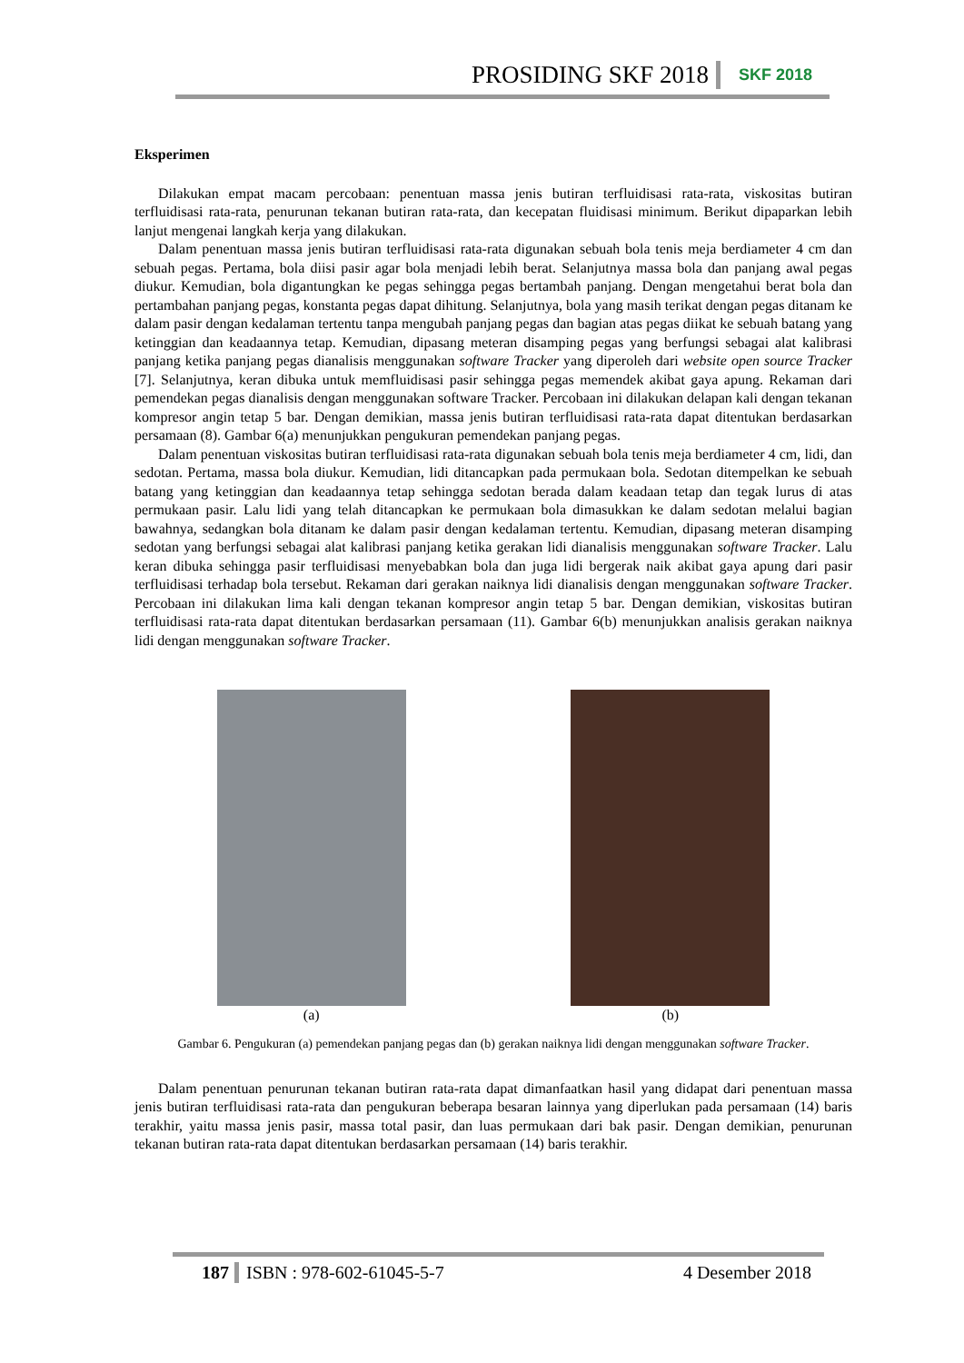PROSIDING SKF 2018 SKF 2018
Eksperimen
Dilakukan empat macam percobaan: penentuan massa jenis butiran terfluidisasi rata-rata, viskositas butiran terfluidisasi rata-rata, penurunan tekanan butiran rata-rata, dan kecepatan fluidisasi minimum. Berikut dipaparkan lebih lanjut mengenai langkah kerja yang dilakukan.
Dalam penentuan massa jenis butiran terfluidisasi rata-rata digunakan sebuah bola tenis meja berdiameter 4 cm dan sebuah pegas. Pertama, bola diisi pasir agar bola menjadi lebih berat. Selanjutnya massa bola dan panjang awal pegas diukur. Kemudian, bola digantungkan ke pegas sehingga pegas bertambah panjang. Dengan mengetahui berat bola dan pertambahan panjang pegas, konstanta pegas dapat dihitung. Selanjutnya, bola yang masih terikat dengan pegas ditanam ke dalam pasir dengan kedalaman tertentu tanpa mengubah panjang pegas dan bagian atas pegas diikat ke sebuah batang yang ketinggian dan keadaannya tetap. Kemudian, dipasang meteran disamping pegas yang berfungsi sebagai alat kalibrasi panjang ketika panjang pegas dianalisis menggunakan software Tracker yang diperoleh dari website open source Tracker [7]. Selanjutnya, keran dibuka untuk memfluidisasi pasir sehingga pegas memendek akibat gaya apung. Rekaman dari pemendekan pegas dianalisis dengan menggunakan software Tracker. Percobaan ini dilakukan delapan kali dengan tekanan kompresor angin tetap 5 bar. Dengan demikian, massa jenis butiran terfluidisasi rata-rata dapat ditentukan berdasarkan persamaan (8). Gambar 6(a) menunjukkan pengukuran pemendekan panjang pegas.
Dalam penentuan viskositas butiran terfluidisasi rata-rata digunakan sebuah bola tenis meja berdiameter 4 cm, lidi, dan sedotan. Pertama, massa bola diukur. Kemudian, lidi ditancapkan pada permukaan bola. Sedotan ditempelkan ke sebuah batang yang ketinggian dan keadaannya tetap sehingga sedotan berada dalam keadaan tetap dan tegak lurus di atas permukaan pasir. Lalu lidi yang telah ditancapkan ke permukaan bola dimasukkan ke dalam sedotan melalui bagian bawahnya, sedangkan bola ditanam ke dalam pasir dengan kedalaman tertentu. Kemudian, dipasang meteran disamping sedotan yang berfungsi sebagai alat kalibrasi panjang ketika gerakan lidi dianalisis menggunakan software Tracker. Lalu keran dibuka sehingga pasir terfluidisasi menyebabkan bola dan juga lidi bergerak naik akibat gaya apung dari pasir terfluidisasi terhadap bola tersebut. Rekaman dari gerakan naiknya lidi dianalisis dengan menggunakan software Tracker. Percobaan ini dilakukan lima kali dengan tekanan kompresor angin tetap 5 bar. Dengan demikian, viskositas butiran terfluidisasi rata-rata dapat ditentukan berdasarkan persamaan (11). Gambar 6(b) menunjukkan analisis gerakan naiknya lidi dengan menggunakan software Tracker.
(a) (b)
Gambar 6. Pengukuran (a) pemendekan panjang pegas dan (b) gerakan naiknya lidi dengan menggunakan software Tracker.
Dalam penentuan penurunan tekanan butiran rata-rata dapat dimanfaatkan hasil yang didapat dari penentuan massa jenis butiran terfluidisasi rata-rata dan pengukuran beberapa besaran lainnya yang diperlukan pada persamaan (14) baris terakhir, yaitu massa jenis pasir, massa total pasir, dan luas permukaan dari bak pasir. Dengan demikian, penurunan tekanan butiran rata-rata dapat ditentukan berdasarkan persamaan (14) baris terakhir.
187 ISBN : 978-602-61045-5-7 4 Desember 2018